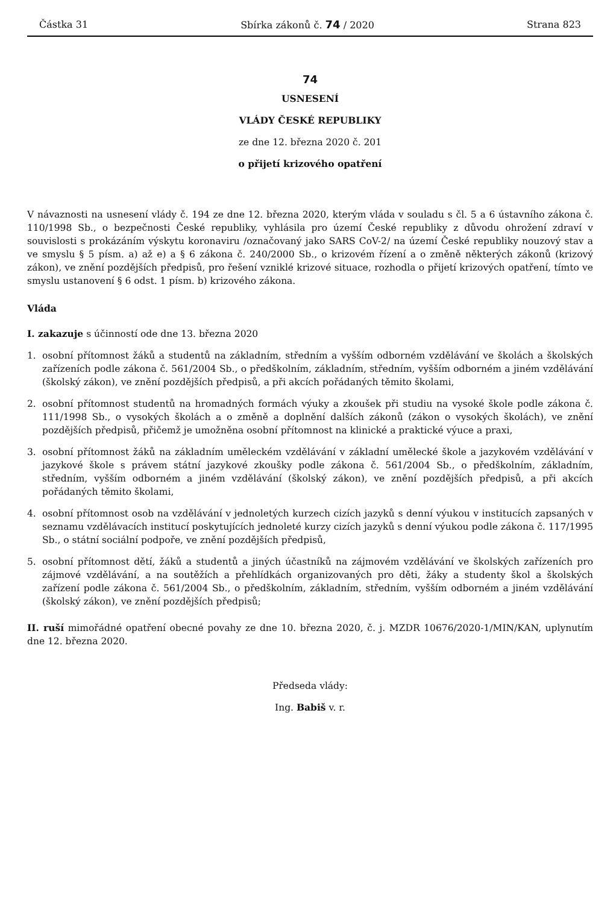Částka 31 Sbírka zákonů č. 74 / 2020 Strana 823
74
USNESENÍ
VLÁDY ČESKÉ REPUBLIKY
ze dne 12. března 2020 č. 201
o přijetí krizového opatření
V návaznosti na usnesení vlády č. 194 ze dne 12. března 2020, kterým vláda v souladu s čl. 5 a 6 ústavního zákona č. 110/1998 Sb., o bezpečnosti České republiky, vyhlásila pro území České republiky z důvodu ohrožení zdraví v souvislosti s prokázáním výskytu koronaviru /označovaný jako SARS CoV-2/ na území České republiky nouzový stav a ve smyslu § 5 písm. a) až e) a § 6 zákona č. 240/2000 Sb., o krizovém řízení a o změně některých zákonů (krizový zákon), ve znění pozdějších předpisů, pro řešení vzniklé krizové situace, rozhodla o přijetí krizových opatření, tímto ve smyslu ustanovení § 6 odst. 1 písm. b) krizového zákona.
Vláda
I. zakazuje s účinností ode dne 13. března 2020
1. osobní přítomnost žáků a studentů na základním, středním a vyšším odborném vzdělávání ve školách a školských zařízeních podle zákona č. 561/2004 Sb., o předškolním, základním, středním, vyšším odborném a jiném vzdělávání (školský zákon), ve znění pozdějších předpisů, a při akcích pořádaných těmito školami,
2. osobní přítomnost studentů na hromadných formách výuky a zkoušek při studiu na vysoké škole podle zákona č. 111/1998 Sb., o vysokých školách a o změně a doplnění dalších zákonů (zákon o vysokých školách), ve znění pozdějších předpisů, přičemž je umožněna osobní přítomnost na klinické a praktické výuce a praxi,
3. osobní přítomnost žáků na základním uměleckém vzdělávání v základní umělecké škole a jazykovém vzdělávání v jazykové škole s právem státní jazykové zkoušky podle zákona č. 561/2004 Sb., o předškolním, základním, středním, vyšším odborném a jiném vzdělávání (školský zákon), ve znění pozdějších předpisů, a při akcích pořádaných těmito školami,
4. osobní přítomnost osob na vzdělávání v jednoletých kurzech cizích jazyků s denní výukou v institucích zapsaných v seznamu vzdělávacích institucí poskytujících jednoleté kurzy cizích jazyků s denní výukou podle zákona č. 117/1995 Sb., o státní sociální podpoře, ve znění pozdějších předpisů,
5. osobní přítomnost dětí, žáků a studentů a jiných účastníků na zájmovém vzdělávání ve školských zařízeních pro zájmové vzdělávání, a na soutěžích a přehlídkách organizovaných pro děti, žáky a studenty škol a školských zařízení podle zákona č. 561/2004 Sb., o předškolním, základním, středním, vyšším odborném a jiném vzdělávání (školský zákon), ve znění pozdějších předpisů;
II. ruší mimořádné opatření obecné povahy ze dne 10. března 2020, č. j. MZDR 10676/2020-1/MIN/KAN, uplynutím dne 12. března 2020.
Předseda vlády:
Ing. Babiš v. r.